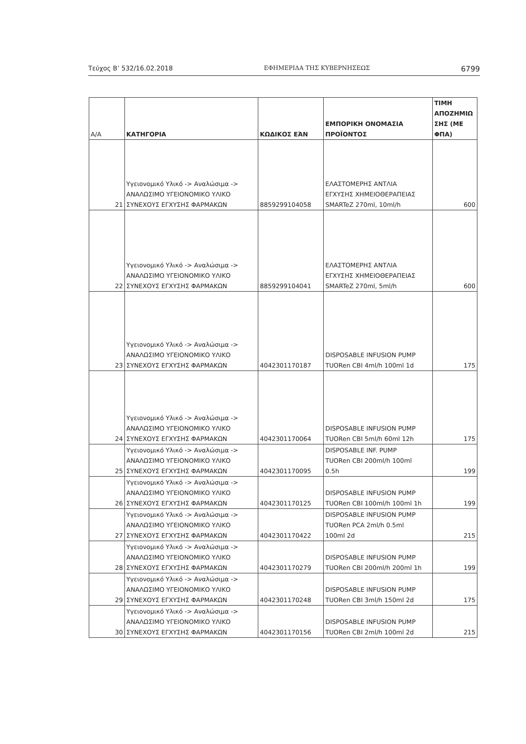Τεύχος Β’ 532/16.02.2018 ΕΦΗΜΕΡΙΔΑ ΤΗΣ ΚΥΒΕΡΝΗΣΕΩΣ 6799
| Α/Α | ΚΑΤΗΓΟΡΙΑ | ΚΩΔΙΚΟΣ ΕΆΝ | ΕΜΠΟΡΙΚΗ ΟΝΟΜΑΣΙΑ ΠΡΟΪΟΝΤΟΣ | ΤΙΜΗ ΑΠΟΖΗΜΙΩ ΣΗΣ (ΜΕ ΦΠΑ) |
| --- | --- | --- | --- | --- |
| 21 | Υγειονομικό Υλικό -> Αναλώσιμα -> ΑΝΑΛΩΣΙΜΟ ΥΓΕΙΟΝΟΜΙΚΟ ΥΛΙΚΟ ΣΥΝΕΧΟΥΣ ΕΓΧΥΣΗΣ ΦΑΡΜΑΚΩΝ | 8859299104058 | ΕΛΑΣΤΟΜΕΡΗΣ ΑΝΤΛΙΑ ΕΓΧΥΣΗΣ ΧΗΜΕΙΟΘΕΡΑΠΕΙΑΣ SMARTeZ 270ml, 10ml/h | 600 |
| 22 | Υγειονομικό Υλικό -> Αναλώσιμα -> ΑΝΑΛΩΣΙΜΟ ΥΓΕΙΟΝΟΜΙΚΟ ΥΛΙΚΟ ΣΥΝΕΧΟΥΣ ΕΓΧΥΣΗΣ ΦΑΡΜΑΚΩΝ | 8859299104041 | ΕΛΑΣΤΟΜΕΡΗΣ ΑΝΤΛΙΑ ΕΓΧΥΣΗΣ ΧΗΜΕΙΟΘΕΡΑΠΕΙΑΣ SMARTeZ 270ml, 5ml/h | 600 |
| 23 | Υγειονομικό Υλικό -> Αναλώσιμα -> ΑΝΑΛΩΣΙΜΟ ΥΓΕΙΟΝΟΜΙΚΟ ΥΛΙΚΟ ΣΥΝΕΧΟΥΣ ΕΓΧΥΣΗΣ ΦΑΡΜΑΚΩΝ | 4042301170187 | DISPOSABLE INFUSION PUMP TUORen CBI 4ml/h 100ml 1d | 175 |
| 24 | Υγειονομικό Υλικό -> Αναλώσιμα -> ΑΝΑΛΩΣΙΜΟ ΥΓΕΙΟΝΟΜΙΚΟ ΥΛΙΚΟ ΣΥΝΕΧΟΥΣ ΕΓΧΥΣΗΣ ΦΑΡΜΑΚΩΝ | 4042301170064 | DISPOSABLE INFUSION PUMP TUORen CBI 5ml/h 60ml 12h | 175 |
| 25 | Υγειονομικό Υλικό -> Αναλώσιμα -> ΑΝΑΛΩΣΙΜΟ ΥΓΕΙΟΝΟΜΙΚΟ ΥΛΙΚΟ ΣΥΝΕΧΟΥΣ ΕΓΧΥΣΗΣ ΦΑΡΜΑΚΩΝ | 4042301170095 | DISPOSABLE INF. PUMP TUORen CBI 200ml/h 100ml 0.5h | 199 |
| 26 | Υγειονομικό Υλικό -> Αναλώσιμα -> ΑΝΑΛΩΣΙΜΟ ΥΓΕΙΟΝΟΜΙΚΟ ΥΛΙΚΟ ΣΥΝΕΧΟΥΣ ΕΓΧΥΣΗΣ ΦΑΡΜΑΚΩΝ | 4042301170125 | DISPOSABLE INFUSION PUMP TUORen CBI 100ml/h 100ml 1h | 199 |
| 27 | Υγειονομικό Υλικό -> Αναλώσιμα -> ΑΝΑΛΩΣΙΜΟ ΥΓΕΙΟΝΟΜΙΚΟ ΥΛΙΚΟ ΣΥΝΕΧΟΥΣ ΕΓΧΥΣΗΣ ΦΑΡΜΑΚΩΝ | 4042301170422 | DISPOSABLE INFUSION PUMP TUORen PCA 2ml/h 0.5ml 100ml 2d | 215 |
| 28 | Υγειονομικό Υλικό -> Αναλώσιμα -> ΑΝΑΛΩΣΙΜΟ ΥΓΕΙΟΝΟΜΙΚΟ ΥΛΙΚΟ ΣΥΝΕΧΟΥΣ ΕΓΧΥΣΗΣ ΦΑΡΜΑΚΩΝ | 4042301170279 | DISPOSABLE INFUSION PUMP TUORen CBI 200ml/h 200ml 1h | 199 |
| 29 | Υγειονομικό Υλικό -> Αναλώσιμα -> ΑΝΑΛΩΣΙΜΟ ΥΓΕΙΟΝΟΜΙΚΟ ΥΛΙΚΟ ΣΥΝΕΧΟΥΣ ΕΓΧΥΣΗΣ ΦΑΡΜΑΚΩΝ | 4042301170248 | DISPOSABLE INFUSION PUMP TUORen CBI 3ml/h 150ml 2d | 175 |
| 30 | Υγειονομικό Υλικό -> Αναλώσιμα -> ΑΝΑΛΩΣΙΜΟ ΥΓΕΙΟΝΟΜΙΚΟ ΥΛΙΚΟ ΣΥΝΕΧΟΥΣ ΕΓΧΥΣΗΣ ΦΑΡΜΑΚΩΝ | 4042301170156 | DISPOSABLE INFUSION PUMP TUORen CBI 2ml/h 100ml 2d | 215 |